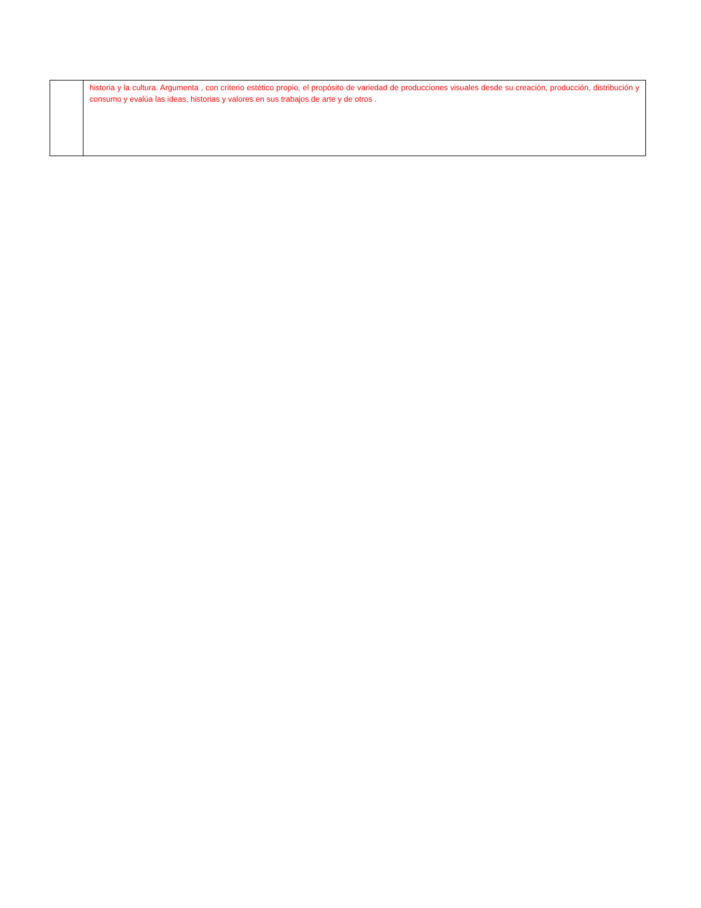| | historia y la cultura. Argumenta , con criterio estético propio, el propósito de variedad de producciones visuales desde su creación, producción, distribución y consumo y evalúa las ideas, historias y valores en sus trabajos de arte y de otros . |